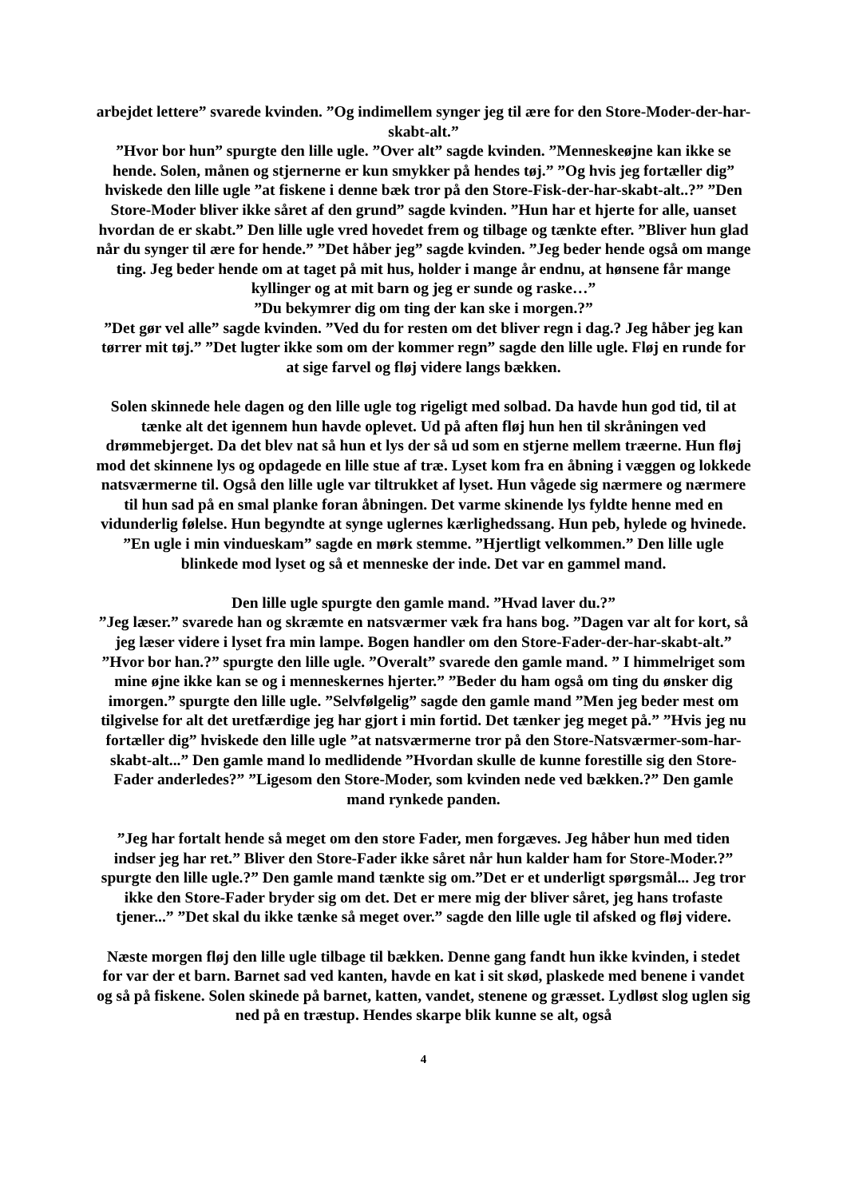arbejdet lettere” svarede kvinden. ”Og indimellem synger jeg til ære for den Store-Moder-der-har-skabt-alt.”
”Hvor bor hun” spurgte den lille ugle. ”Over alt” sagde kvinden. ”Menneskeøjne kan ikke se hende. Solen, månen og stjernerne er kun smykker på hendes tøj.” ”Og hvis jeg fortæller dig” hviskede den lille ugle ”at fiskene i denne bæk tror på den Store-Fisk-der-har-skabt-alt..?” ”Den Store-Moder bliver ikke såret af den grund” sagde kvinden. ”Hun har et hjerte for alle, uanset hvordan de er skabt.” Den lille ugle vred hovedet frem og tilbage og tænkte efter. ”Bliver hun glad når du synger til ære for hende.” ”Det håber jeg” sagde kvinden. ”Jeg beder hende også om mange ting. Jeg beder hende om at taget på mit hus, holder i mange år endnu, at hønsene får mange kyllinger og at mit barn og jeg er sunde og raske…”
”Du bekymrer dig om ting der kan ske i morgen.?”
”Det gør vel alle” sagde kvinden. ”Ved du for resten om det bliver regn i dag.? Jeg håber jeg kan tørrer mit tøj.” ”Det lugter ikke som om der kommer regn” sagde den lille ugle. Fløj en runde for at sige farvel og fløj videre langs bækken.
Solen skinnede hele dagen og den lille ugle tog rigeligt med solbad. Da havde hun god tid, til at tænke alt det igennem hun havde oplevet. Ud på aften fløj hun hen til skråningen ved drømmebjerget. Da det blev nat så hun et lys der så ud som en stjerne mellem træerne. Hun fløj mod det skinnene lys og opdagede en lille stue af træ. Lyset kom fra en åbning i væggen og lokkede natsværmerne til. Også den lille ugle var tiltrukket af lyset. Hun vågede sig nærmere og nærmere til hun sad på en smal planke foran åbningen. Det varme skinende lys fyldte henne med en vidunderlig følelse. Hun begyndte at synge uglernes kærlighedssang. Hun peb, hylede og hvinede. ”En ugle i min vindueskam” sagde en mørk stemme. ”Hjertligt velkommen.” Den lille ugle blinkede mod lyset og så et menneske der inde. Det var en gammel mand.
Den lille ugle spurgte den gamle mand. ”Hvad laver du.?”
”Jeg læser.” svarede han og skræmte en natsværmer væk fra hans bog. ”Dagen var alt for kort, så jeg læser videre i lyset fra min lampe. Bogen handler om den Store-Fader-der-har-skabt-alt.” ”Hvor bor han.?” spurgte den lille ugle. ”Overalt” svarede den gamle mand. ” I himmelriget som mine øjne ikke kan se og i menneskernes hjerter.” ”Beder du ham også om ting du ønsker dig imorgen.” spurgte den lille ugle. ”Selvfølgelig” sagde den gamle mand ”Men jeg beder mest om tilgivelse for alt det uretfærdige jeg har gjort i min fortid. Det tænker jeg meget på.” ”Hvis jeg nu fortæller dig” hviskede den lille ugle ”at natsværmerne tror på den Store-Natsværmer-som-har-skabt-alt...” Den gamle mand lo medlidende ”Hvordan skulle de kunne forestille sig den Store-Fader anderledes?” ”Ligesom den Store-Moder, som kvinden nede ved bækken.?” Den gamle mand rynkede panden.
”Jeg har fortalt hende så meget om den store Fader, men forgæves. Jeg håber hun med tiden indser jeg har ret.” Bliver den Store-Fader ikke såret når hun kalder ham for Store-Moder.?” spurgte den lille ugle.?” Den gamle mand tænkte sig om.”Det er et underligt spørgsmål... Jeg tror ikke den Store-Fader bryder sig om det. Det er mere mig der bliver såret, jeg hans trofaste tjener...” ”Det skal du ikke tænke så meget over.” sagde den lille ugle til afsked og fløj videre.
Næste morgen fløj den lille ugle tilbage til bækken. Denne gang fandt hun ikke kvinden, i stedet for var der et barn. Barnet sad ved kanten, havde en kat i sit skød, plaskede med benene i vandet og så på fiskene. Solen skinede på barnet, katten, vandet, stenene og græsset. Lydløst slog uglen sig ned på en træstup. Hendes skarpe blik kunne se alt, også
4